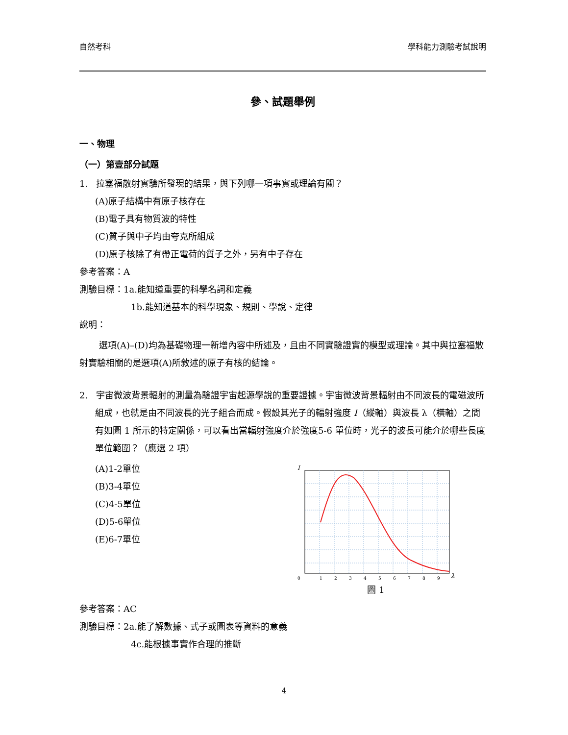自然考科 學科能力測驗考試說明
參、試題舉例
一、物理
（一）第壹部分試題
1. 拉塞福散射實驗所發現的結果，與下列哪一項事實或理論有關？
(A)原子結構中有原子核存在
(B)電子具有物質波的特性
(C)質子與中子均由夸克所組成
(D)原子核除了有帶正電荷的質子之外，另有中子存在
參考答案：A
測驗目標：1a.能知道重要的科學名詞和定義
1b.能知道基本的科學現象、規則、學說、定律
說明：
選項(A)–(D)均為基礎物理一新增內容中所述及，且由不同實驗證實的模型或理論。其中與拉塞福散射實驗相關的是選項(A)所敘述的原子有核的結論。
2. 宇宙微波背景輻射的測量為驗證宇宙起源學說的重要證據。宇宙微波背景輻射由不同波長的電磁波所組成，也就是由不同波長的光子組合而成。假設其光子的輻射強度 I（縱軸）與波長 λ（橫軸）之間有如圖 1 所示的特定關係，可以看出當輻射強度介於強度5-6 單位時，光子的波長可能介於哪些長度單位範圍？（應選 2 項）
(A)1-2單位
(B)3-4單位
(C)4-5單位
(D)5-6單位
(E)6-7單位
I
0
1
2
3
4
5
6
7
8
9
λ
圖 1
參考答案：AC
測驗目標：2a.能了解數據、式子或圖表等資料的意義
4c.能根據事實作合理的推斷
4